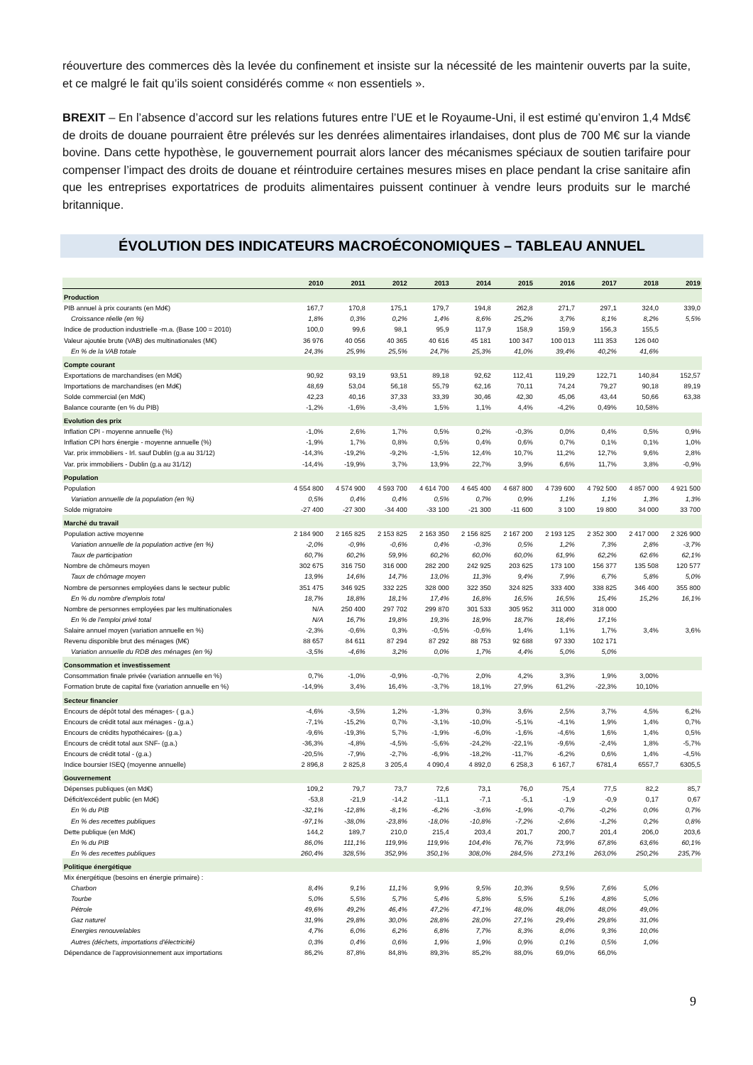réouverture des commerces dès la levée du confinement et insiste sur la nécessité de les maintenir ouverts par la suite, et ce malgré le fait qu’ils soient considérés comme « non essentiels ».
BREXIT – En l’absence d’accord sur les relations futures entre l’UE et le Royaume-Uni, il est estimé qu’environ 1,4 Mds€ de droits de douane pourraient être prélevés sur les denrées alimentaires irlandaises, dont plus de 700 M€ sur la viande bovine. Dans cette hypothèse, le gouvernement pourrait alors lancer des mécanismes spéciaux de soutien tarifaire pour compenser l’impact des droits de douane et réintroduire certaines mesures mises en place pendant la crise sanitaire afin que les entreprises exportatrices de produits alimentaires puissent continuer à vendre leurs produits sur le marché britannique.
ÉVOLUTION DES INDICATEURS MACROÉCONOMIQUES – TABLEAU ANNUEL
| | 2010 | 2011 | 2012 | 2013 | 2014 | 2015 | 2016 | 2017 | 2018 | 2019 |
| --- | --- | --- | --- | --- | --- | --- | --- | --- | --- | --- |
| Production | | | | | | | | | | |
| PIB annuel à prix courants (en Md€) | 167,7 | 170,8 | 175,1 | 179,7 | 194,8 | 262,8 | 271,7 | 297,1 | 324,0 | 339,0 |
| Croissance réelle (en %) | 1,8% | 0,3% | 0,2% | 1,4% | 8,6% | 25,2% | 3,7% | 8,1% | 8,2% | 5,5% |
| Indice de production industrielle -m.a. (Base 100 = 2010) | 100,0 | 99,6 | 98,1 | 95,9 | 117,9 | 158,9 | 159,9 | 156,3 | 155,5 | |
| Valeur ajoutée brute (VAB) des multinationales (M€) | 36 976 | 40 056 | 40 365 | 40 616 | 45 181 | 100 347 | 100 013 | 111 353 | 126 040 | |
| En % de la VAB totale | 24,3% | 25,9% | 25,5% | 24,7% | 25,3% | 41,0% | 39,4% | 40,2% | 41,6% | |
| Compte courant | | | | | | | | | | |
| Exportations de marchandises (en Md€) | 90,92 | 93,19 | 93,51 | 89,18 | 92,62 | 112,41 | 119,29 | 122,71 | 140,84 | 152,57 |
| Importations de marchandises (en Md€) | 48,69 | 53,04 | 56,18 | 55,79 | 62,16 | 70,11 | 74,24 | 79,27 | 90,18 | 89,19 |
| Solde commercial (en Md€) | 42,23 | 40,16 | 37,33 | 33,39 | 30,46 | 42,30 | 45,06 | 43,44 | 50,66 | 63,38 |
| Balance courante (en % du PIB) | -1,2% | -1,6% | -3,4% | 1,5% | 1,1% | 4,4% | -4,2% | 0,49% | 10,58% | |
| Evolution des prix | | | | | | | | | | |
| Inflation CPI - moyenne annuelle (%) | -1,0% | 2,6% | 1,7% | 0,5% | 0,2% | -0,3% | 0,0% | 0,4% | 0,5% | 0,9% |
| Inflation CPI hors énergie - moyenne annuelle (%) | -1,9% | 1,7% | 0,8% | 0,5% | 0,4% | 0,6% | 0,7% | 0,1% | 0,1% | 1,0% |
| Var. prix immobiliers - Irl. sauf Dublin (g.a au 31/12) | -14,3% | -19,2% | -9,2% | -1,5% | 12,4% | 10,7% | 11,2% | 12,7% | 9,6% | 2,8% |
| Var. prix immobiliers - Dublin (g.a au 31/12) | -14,4% | -19,9% | 3,7% | 13,9% | 22,7% | 3,9% | 6,6% | 11,7% | 3,8% | -0,9% |
| Population | | | | | | | | | | |
| Population | 4 554 800 | 4 574 900 | 4 593 700 | 4 614 700 | 4 645 400 | 4 687 800 | 4 739 600 | 4 792 500 | 4 857 000 | 4 921 500 |
| Variation annuelle de la population (en %) | 0,5% | 0,4% | 0,4% | 0,5% | 0,7% | 0,9% | 1,1% | 1,1% | 1,3% | 1,3% |
| Solde migratoire | -27 400 | -27 300 | -34 400 | -33 100 | -21 300 | -11 600 | 3 100 | 19 800 | 34 000 | 33 700 |
| Marché du travail | | | | | | | | | | |
| Population active moyenne | 2 184 900 | 2 165 825 | 2 153 825 | 2 163 350 | 2 156 825 | 2 167 200 | 2 193 125 | 2 352 300 | 2 417 000 | 2 326 900 |
| Variation annuelle de la population active (en %) | -2,0% | -0,9% | -0,6% | 0,4% | -0,3% | 0,5% | 1,2% | 7,3% | 2,8% | -3,7% |
| Taux de participation | 60,7% | 60,2% | 59,9% | 60,2% | 60,0% | 60,0% | 61,9% | 62,2% | 62.6% | 62,1% |
| Nombre de chômeurs moyen | 302 675 | 316 750 | 316 000 | 282 200 | 242 925 | 203 625 | 173 100 | 156 377 | 135 508 | 120 577 |
| Taux de chômage moyen | 13,9% | 14,6% | 14,7% | 13,0% | 11,3% | 9,4% | 7,9% | 6,7% | 5,8% | 5,0% |
| Nombre de personnes employées dans le secteur public | 351 475 | 346 925 | 332 225 | 328 000 | 322 350 | 324 825 | 333 400 | 338 825 | 346 400 | 355 800 |
| En % du nombre d'emplois total | 18,7% | 18,8% | 18,1% | 17,4% | 16,8% | 16,5% | 16,5% | 15,4% | 15,2% | 16,1% |
| Nombre de personnes employées par les multinationales | N/A | 250 400 | 297 702 | 299 870 | 301 533 | 305 952 | 311 000 | 318 000 | | |
| En % de l'emploi privé total | N/A | 16,7% | 19,8% | 19,3% | 18,9% | 18,7% | 18,4% | 17,1% | | |
| Salaire annuel moyen (variation annuelle en %) | -2,3% | -0,6% | 0,3% | -0,5% | -0,6% | 1,4% | 1,1% | 1,7% | 3,4% | 3,6% |
| Revenu disponible brut des ménages (M€) | 88 657 | 84 611 | 87 294 | 87 292 | 88 753 | 92 688 | 97 330 | 102 171 | | |
| Variation annuelle du RDB des ménages (en %) | -3,5% | -4,6% | 3,2% | 0,0% | 1,7% | 4,4% | 5,0% | 5,0% | | |
| Consommation et investissement | | | | | | | | | | |
| Consommation finale privée (variation annuelle en %) | 0,7% | -1,0% | -0,9% | -0,7% | 2,0% | 4,2% | 3,3% | 1,9% | 3,00% | |
| Formation brute de capital fixe (variation annuelle en %) | -14,9% | 3,4% | 16,4% | -3,7% | 18,1% | 27,9% | 61,2% | -22,3% | 10,10% | |
| Secteur financier | | | | | | | | | | |
| Encours de dépôt total des ménages- ( g.a.) | -4,6% | -3,5% | 1,2% | -1,3% | 0,3% | 3,6% | 2,5% | 3,7% | 4,5% | 6,2% |
| Encours de crédit total aux ménages - (g.a.) | -7,1% | -15,2% | 0,7% | -3,1% | -10,0% | -5,1% | -4,1% | 1,9% | 1,4% | 0,7% |
| Encours de crédits hypothécaires- (g.a.) | -9,6% | -19,3% | 5,7% | -1,9% | -6,0% | -1,6% | -4,6% | 1,6% | 1,4% | 0,5% |
| Encours de crédit total aux SNF- (g.a.) | -36,3% | -4,8% | -4,5% | -5,6% | -24,2% | -22,1% | -9,6% | -2,4% | 1,8% | -5,7% |
| Encours de crédit total - (g.a.) | -20,5% | -7,9% | -2,7% | -6,9% | -18,2% | -11,7% | -6,2% | 0,6% | 1,4% | -4,5% |
| Indice boursier ISEQ (moyenne annuelle) | 2 896,8 | 2 825,8 | 3 205,4 | 4 090,4 | 4 892,0 | 6 258,3 | 6 167,7 | 6781,4 | 6557,7 | 6305,5 |
| Gouvernement | | | | | | | | | | |
| Dépenses publiques (en Md€) | 109,2 | 79,7 | 73,7 | 72,6 | 73,1 | 76,0 | 75,4 | 77,5 | 82,2 | 85,7 |
| Déficit/excédent public (en Md€) | -53,8 | -21,9 | -14,2 | -11,1 | -7,1 | -5,1 | -1,9 | -0,9 | 0,17 | 0,67 |
| En % du PIB | -32,1% | -12,8% | -8,1% | -6,2% | -3,6% | -1,9% | -0,7% | -0,2% | 0,0% | 0,7% |
| En % des recettes publiques | -97,1% | -38,0% | -23,8% | -18,0% | -10,8% | -7,2% | -2,6% | -1,2% | 0,2% | 0,8% |
| Dette publique (en Md€) | 144,2 | 189,7 | 210,0 | 215,4 | 203,4 | 201,7 | 200,7 | 201,4 | 206,0 | 203,6 |
| En % du PIB | 86,0% | 111,1% | 119,9% | 119,9% | 104,4% | 76,7% | 73,9% | 67,8% | 63,6% | 60,1% |
| En % des recettes publiques | 260,4% | 328,5% | 352,9% | 350,1% | 308,0% | 284,5% | 273,1% | 263,0% | 250,2% | 235,7% |
| Politique énergétique | | | | | | | | | | |
| Mix énergétique (besoins en énergie primaire) : | | | | | | | | | | |
| Charbon | 8,4% | 9,1% | 11,1% | 9,9% | 9,5% | 10,3% | 9,5% | 7,6% | 5,0% | |
| Tourbe | 5,0% | 5,5% | 5,7% | 5,4% | 5,8% | 5,5% | 5,1% | 4,8% | 5,0% | |
| Pétrole | 49,6% | 49,2% | 46,4% | 47,2% | 47,1% | 48,0% | 48,0% | 48,0% | 49,0% | |
| Gaz naturel | 31,9% | 29,8% | 30,0% | 28,8% | 28,0% | 27,1% | 29,4% | 29,8% | 31,0% | |
| Energies renouvelables | 4,7% | 6,0% | 6,2% | 6,8% | 7,7% | 8,3% | 8,0% | 9,3% | 10,0% | |
| Autres (déchets, importations d'électricité) | 0,3% | 0,4% | 0,6% | 1,9% | 1,9% | 0,9% | 0,1% | 0,5% | 1,0% | |
| Dépendance de l'approvisionnement aux importations | 86,2% | 87,8% | 84,8% | 89,3% | 85,2% | 88,0% | 69,0% | 66,0% | | |
9